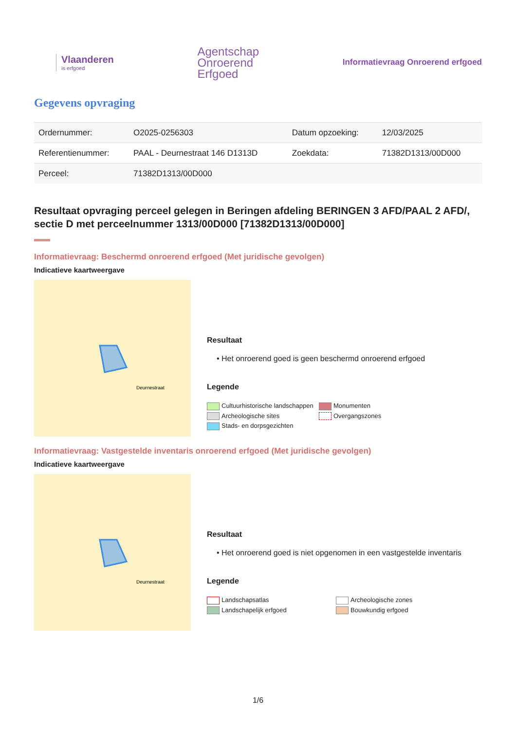Vlaanderen
is erfgoed
Agentschap
Onroerend
Erfgoed
Informatievraag Onroerend erfgoed
Gegevens opvraging
| Ordernummer: | O2025-0256303 | Datum opzoeking: | 12/03/2025 |
| Referentienummer: | PAAL - Deurnestraat 146 D1313D | Zoekdata: | 71382D1313/00D000 |
| Perceel: | 71382D1313/00D000 | | |
Resultaat opvraging perceel gelegen in Beringen afdeling BERINGEN 3 AFD/PAAL 2 AFD/, sectie D met perceelnummer 1313/00D000 [71382D1313/00D000]
Informatievraag: Beschermd onroerend erfgoed (Met juridische gevolgen)
Indicatieve kaartweergave
Deurnestraat
Resultaat
• Het onroerend goed is geen beschermd onroerend erfgoed
Legende
Cultuurhistorische landschappen Monumenten Archeologische sites Overgangszones Stads- en dorpsgezichten
Informatievraag: Vastgestelde inventaris onroerend erfgoed (Met juridische gevolgen)
Indicatieve kaartweergave
Deurnestraat
Resultaat
• Het onroerend goed is niet opgenomen in een vastgestelde inventaris
Legende
Landschapsatlas Archeologische zones Landschapelijk erfgoed Bouwkundig erfgoed
1/6